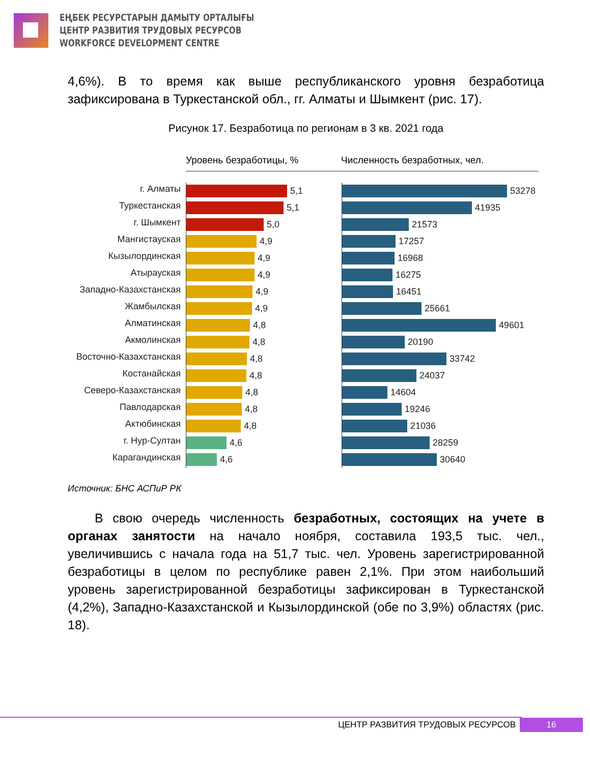ЕҢБЕК РЕСУРСТАРЫН ДАМЫТУ ОРТАЛЫҒЫ
ЦЕНТР РАЗВИТИЯ ТРУДОВЫХ РЕСУРСОВ
WORKFORCE DEVELOPMENT CENTRE
4,6%). В то время как выше республиканского уровня безработица зафиксирована в Туркестанской обл., гг. Алматы и Шымкент (рис. 17).
Рисунок 17. Безработица по регионам в 3 кв. 2021 года
Уровень безработицы, % Численность безработных, чел.
г. Алматы
Туркестанская
г. Шымкент
Мангистауская
Кызылординская
Атырауская
Западно-Казахстанская
Жамбылская
Алматинская
Акмолинская
Восточно-Казахстанская
Костанайская
Северо-Казахстанская
Павлодарская
Актюбинская
г. Нур-Султан
Карагандинская
5,1
5,1
5,0
4,9
4,9
4,9
4,9
4,9
4,8
4,8
4,8
4,8
4,8
4,8
4,8
4,6
4,6
53278
41935
21573
17257
16968
16275
16451
25661
49601
20190
33742
24037
14604
19246
21036
28259
30640
Источник: БНС АСПиР РК
В свою очередь численность безработных, состоящих на учете в органах занятости на начало ноября, составила 193,5 тыс. чел., увеличившись с начала года на 51,7 тыс. чел. Уровень зарегистрированной безработицы в целом по республике равен 2,1%. При этом наибольший уровень зарегистрированной безработицы зафиксирован в Туркестанской (4,2%), Западно-Казахстанской и Кызылординской (обе по 3,9%) областях (рис. 18).
ЦЕНТР РАЗВИТИЯ ТРУДОВЫХ РЕСУРСОВ 16